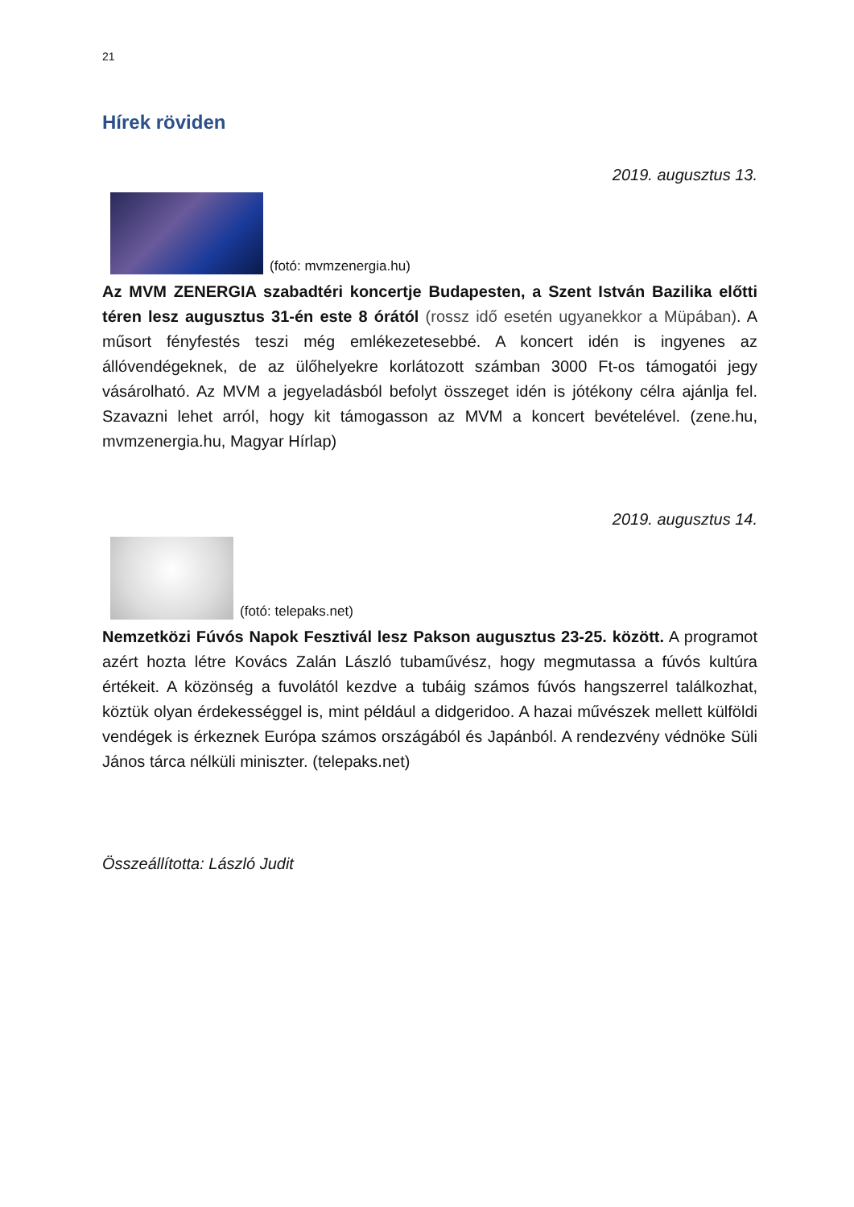21
Hírek röviden
2019. augusztus 13.
(fotó: mvmzenergia.hu)
Az MVM ZENERGIA szabadtéri koncertje Budapesten, a Szent István Bazilika előtti téren lesz augusztus 31-én este 8 órától (rossz idő esetén ugyanekkor a Müpában). A műsort fényfestés teszi még emlékezetesebbé. A koncert idén is ingyenes az állóvendégeknek, de az ülőhelyekre korlátozott számban 3000 Ft-os támogatói jegy vásárolható. Az MVM a jegyeladásból befolyt összeget idén is jótékony célra ajánlja fel. Szavazni lehet arról, hogy kit támogasson az MVM a koncert bevételével. (zene.hu, mvmzenergia.hu, Magyar Hírlap)
2019. augusztus 14.
(fotó: telepaks.net)
Nemzetközi Fúvós Napok Fesztivál lesz Pakson augusztus 23-25. között. A programot azért hozta létre Kovács Zalán László tubaművész, hogy megmutassa a fúvós kultúra értékeit. A közönség a fuvolától kezdve a tubáig számos fúvós hangszerrel találkozhat, köztük olyan érdekességgel is, mint például a didgeridoo. A hazai művészek mellett külföldi vendégek is érkeznek Európa számos országából és Japánból. A rendezvény védnöke Süli János tárca nélküli miniszter. (telepaks.net)
Összeállította: László Judit